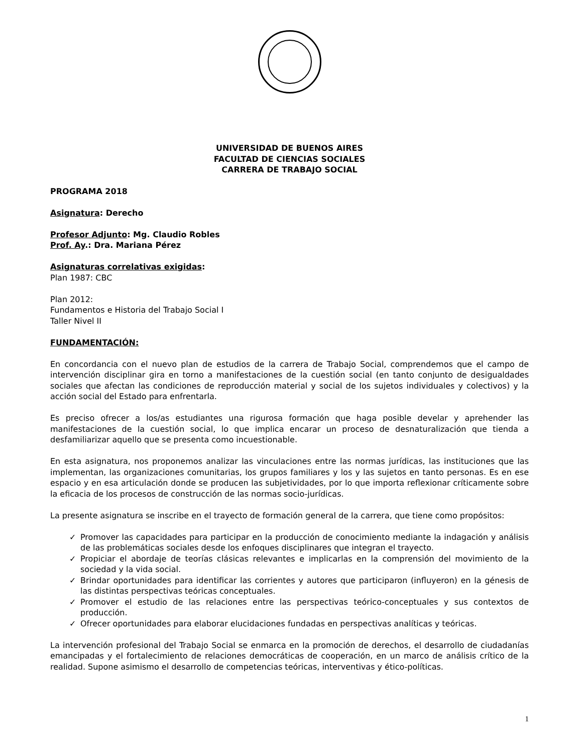UNIVERSIDAD DE BUENOS AIRES
FACULTAD DE CIENCIAS SOCIALES
CARRERA DE TRABAJO SOCIAL
PROGRAMA 2018
Asignatura: Derecho
Profesor Adjunto: Mg. Claudio Robles
Prof. Ay.: Dra. Mariana Pérez
Asignaturas correlativas exigidas:
Plan 1987: CBC
Plan 2012:
Fundamentos e Historia del Trabajo Social I
Taller Nivel II
FUNDAMENTACIÓN:
En concordancia con el nuevo plan de estudios de la carrera de Trabajo Social, comprendemos que el campo de intervención disciplinar gira en torno a manifestaciones de la cuestión social (en tanto conjunto de desigualdades sociales que afectan las condiciones de reproducción material y social de los sujetos individuales y colectivos) y la acción social del Estado para enfrentarla.
Es preciso ofrecer a los/as estudiantes una rigurosa formación que haga posible develar y aprehender las manifestaciones de la cuestión social, lo que implica encarar un proceso de desnaturalización que tienda a desfamiliarizar aquello que se presenta como incuestionable.
En esta asignatura, nos proponemos analizar las vinculaciones entre las normas jurídicas, las instituciones que las implementan, las organizaciones comunitarias, los grupos familiares y los y las sujetos en tanto personas. Es en ese espacio y en esa articulación donde se producen las subjetividades, por lo que importa reflexionar críticamente sobre la eficacia de los procesos de construcción de las normas socio-jurídicas.
La presente asignatura se inscribe en el trayecto de formación general de la carrera, que tiene como propósitos:
✓ Promover las capacidades para participar en la producción de conocimiento mediante la indagación y análisis de las problemáticas sociales desde los enfoques disciplinares que integran el trayecto.
✓ Propiciar el abordaje de teorías clásicas relevantes e implicarlas en la comprensión del movimiento de la sociedad y la vida social.
✓ Brindar oportunidades para identificar las corrientes y autores que participaron (influyeron) en la génesis de las distintas perspectivas teóricas conceptuales.
✓ Promover el estudio de las relaciones entre las perspectivas teórico-conceptuales y sus contextos de producción.
✓ Ofrecer oportunidades para elaborar elucidaciones fundadas en perspectivas analíticas y teóricas.
La intervención profesional del Trabajo Social se enmarca en la promoción de derechos, el desarrollo de ciudadanías emancipadas y el fortalecimiento de relaciones democráticas de cooperación, en un marco de análisis crítico de la realidad. Supone asimismo el desarrollo de competencias teóricas, interventivas y ético-políticas.
1